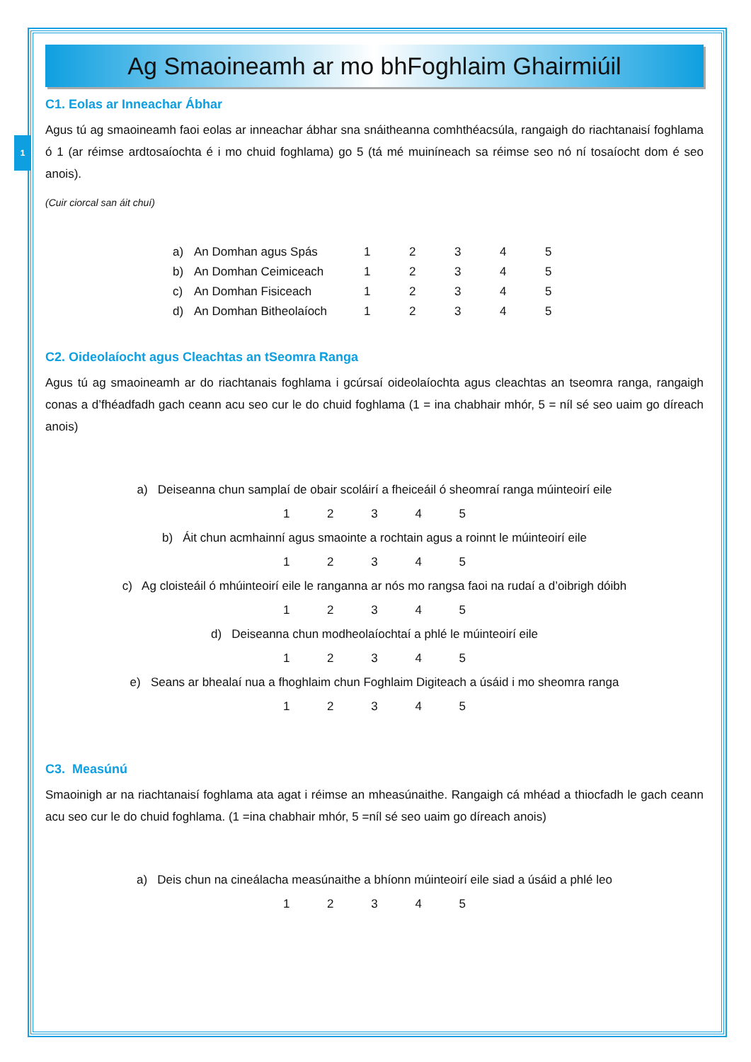1
Ag Smaoineamh ar mo bhFoghlaim Ghairmiúil
C1. Eolas ar Inneachar Ábhar
Agus tú ag smaoineamh faoi eolas ar inneachar ábhar sna snáitheanna comhthéacsúla, rangaigh do riachtanaisí foghlama ó 1 (ar réimse ardtosaíochta é i mo chuid foghlama) go 5 (tá mé muiníneach sa réimse seo nó ní tosaíocht dom é seo anois).
(Cuir ciorcal san áit chuí)
| a) | An Domhan agus Spás | 1 | 2 | 3 | 4 | 5 |
| b) | An Domhan Ceimiceach | 1 | 2 | 3 | 4 | 5 |
| c) | An Domhan Fisiceach | 1 | 2 | 3 | 4 | 5 |
| d) | An Domhan Bitheolaíoch | 1 | 2 | 3 | 4 | 5 |
C2. Oideolaíocht agus Cleachtas an tSeomra Ranga
Agus tú ag smaoineamh ar do riachtanais foghlama i gcúrsaí oideolaíochta agus cleachtas an tseomra ranga, rangaigh conas a d’fhéadfadh gach ceann acu seo cur le do chuid foghlama (1 = ina chabhair mhór, 5 = níl sé seo uaim go díreach anois)
a) Deiseanna chun samplaí de obair scoláirí a fheiceáil ó sheomraí ranga múinteoirí eile
1 2 3 4 5
b) Áit chun acmhainní agus smaointe a rochtain agus a roinnt le múinteoirí eile
1 2 3 4 5
c) Ag cloisteáil ó mhúinteoirí eile le ranganna ar nós mo rangsa faoi na rudaí a d’oibrigh dóibh
1 2 3 4 5
d) Deiseanna chun modheolaíochtaí a phlé le múinteoirí eile
1 2 3 4 5
e) Seans ar bhealaí nua a fhoghlaim chun Foghlaim Digiteach a úsáid i mo sheomra ranga
1 2 3 4 5
C3. Measúnú
Smaoinigh ar na riachtanaisí foghlama ata agat i réimse an mheasúnaithe. Rangaigh cá mhéad a thiocfadh le gach ceann acu seo cur le do chuid foghlama. (1 =ina chabhair mhór, 5 =níl sé seo uaim go díreach anois)
a) Deis chun na cineálacha measúnaithe a bhíonn múinteoirí eile siad a úsáid a phlé leo
1 2 3 4 5